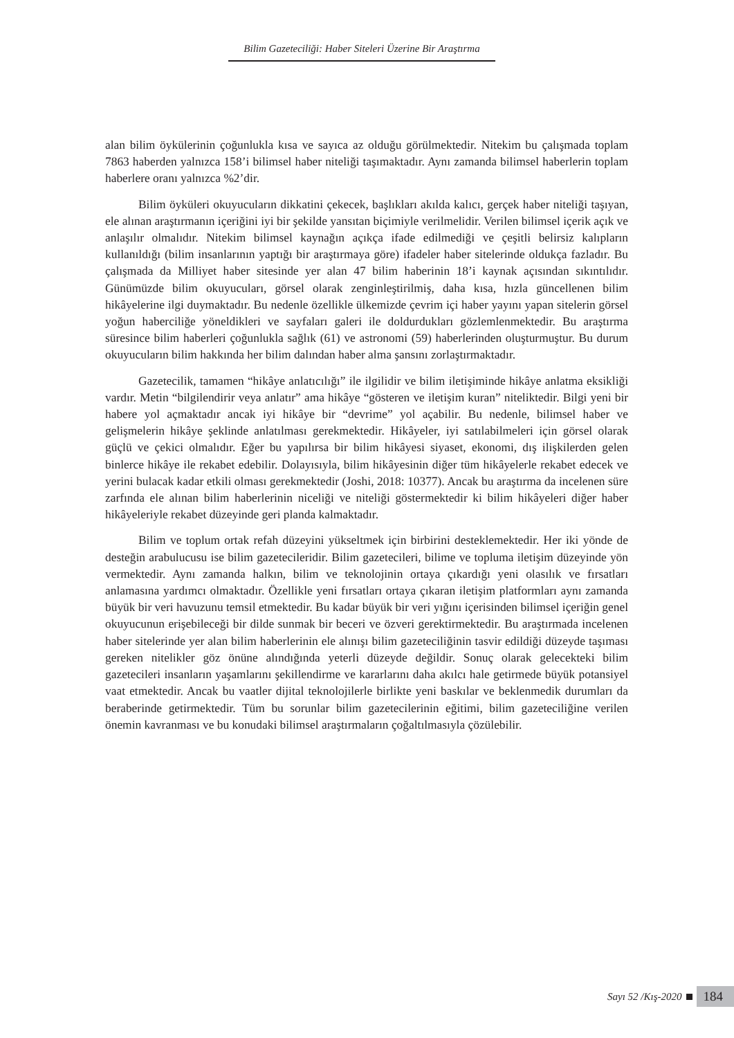Bilim Gazeteciliği: Haber Siteleri Üzerine Bir Araştırma
alan bilim öykülerinin çoğunlukla kısa ve sayıca az olduğu görülmektedir. Nitekim bu çalışmada toplam 7863 haberden yalnızca 158’i bilimsel haber niteliği taşımaktadır. Aynı zamanda bilimsel haberlerin toplam haberlere oranı yalnızca %2’dir.
Bilim öyküleri okuyucuların dikkatini çekecek, başlıkları akılda kalıcı, gerçek haber niteliği taşıyan, ele alınan araştırmanın içeriğini iyi bir şekilde yansıtan biçimiyle verilmelidir. Verilen bilimsel içerik açık ve anlaşılır olmalıdır. Nitekim bilimsel kaynağın açıkça ifade edilmediği ve çeşitli belirsiz kalıpların kullanıldığı (bilim insanlarının yaptığı bir araştırmaya göre) ifadeler haber sitelerinde oldukça fazladır. Bu çalışmada da Milliyet haber sitesinde yer alan 47 bilim haberinin 18’i kaynak açısından sıkıntılıdır. Günümüzde bilim okuyucuları, görsel olarak zenginleştirilmiş, daha kısa, hızla güncellenen bilim hikâyelerine ilgi duymaktadır. Bu nedenle özellikle ülkemizde çevrim içi haber yayını yapan sitelerin görsel yoğun haberciliğe yöneldikleri ve sayfaları galeri ile doldurdukları gözlemlenmektedir. Bu araştırma süresince bilim haberleri çoğunlukla sağlık (61) ve astronomi (59) haberlerinden oluşturmuştur. Bu durum okuyucuların bilim hakkında her bilim dalından haber alma şansını zorlaştırmaktadır.
Gazetecilik, tamamen “hikâye anlatıcılığı” ile ilgilidir ve bilim iletişiminde hikâye anlatma eksikliği vardır. Metin “bilgilendirir veya anlatır” ama hikâye “gösteren ve iletişim kuran” niteliktedir. Bilgi yeni bir habere yol açmaktadır ancak iyi hikâye bir “devrime” yol açabilir. Bu nedenle, bilimsel haber ve gelişmelerin hikâye şeklinde anlatılması gerekmektedir. Hikâyeler, iyi satılabilmeleri için görsel olarak güçlü ve çekici olmalıdır. Eğer bu yapılırsa bir bilim hikâyesi siyaset, ekonomi, dış ilişkilerden gelen binlerce hikâye ile rekabet edebilir. Dolayısıyla, bilim hikâyesinin diğer tüm hikâyelerle rekabet edecek ve yerini bulacak kadar etkili olması gerekmektedir (Joshi, 2018: 10377). Ancak bu araştırma da incelenen süre zarfında ele alınan bilim haberlerinin niceliği ve niteliği göstermektedir ki bilim hikâyeleri diğer haber hikâyeleriyle rekabet düzeyinde geri planda kalmaktadır.
Bilim ve toplum ortak refah düzeyini yükseltmek için birbirini desteklemektedir. Her iki yönde de desteğin arabulucusu ise bilim gazetecileridir. Bilim gazetecileri, bilime ve topluma iletişim düzeyinde yön vermektedir. Aynı zamanda halkın, bilim ve teknolojinin ortaya çıkardığı yeni olasılık ve fırsatları anlamasına yardımcı olmaktadır. Özellikle yeni fırsatları ortaya çıkaran iletişim platformları aynı zamanda büyük bir veri havuzunu temsil etmektedir. Bu kadar büyük bir veri yığını içerisinden bilimsel içeriğin genel okuyucunun erişebileceği bir dilde sunmak bir beceri ve özveri gerektirmektedir. Bu araştırmada incelenen haber sitelerinde yer alan bilim haberlerinin ele alınışı bilim gazeteciliğinin tasvir edildiği düzeyde taşıması gereken nitelikler göz önüne alındığında yeterli düzeyde değildir. Sonuç olarak gelecekteki bilim gazetecileri insanların yaşamlarını şekillendirme ve kararlarını daha akılcı hale getirmede büyük potansiyel vaat etmektedir. Ancak bu vaatler dijital teknolojilerle birlikte yeni baskılar ve beklenmedik durumları da beraberinde getirmektedir. Tüm bu sorunlar bilim gazetecilerinin eğitimi, bilim gazeteciliğine verilen önemin kavranması ve bu konudaki bilimsel araştırmaların çoğaltılmasıyla çözülebilir.
Sayı 52 /Kış-2020 184